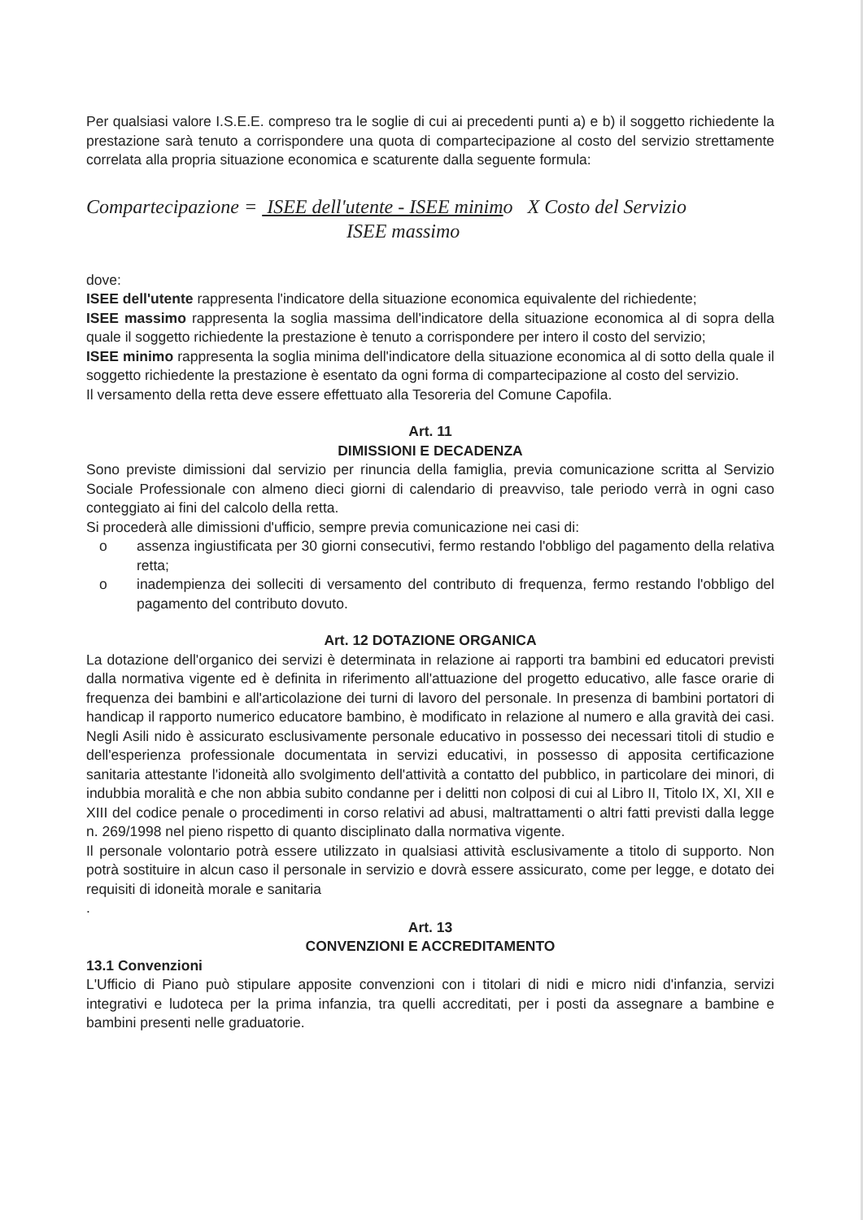Per qualsiasi valore I.S.E.E. compreso tra le soglie di cui ai precedenti punti a) e b) il soggetto richiedente la prestazione sarà tenuto a corrispondere una quota di compartecipazione al costo del servizio strettamente correlata alla propria situazione economica e scaturente dalla seguente formula:
Compartecipazione = ISEE dell'utente - ISEE minimo X Costo del Servizio
ISEE massimo
dove:
ISEE dell'utente rappresenta l'indicatore della situazione economica equivalente del richiedente;
ISEE massimo rappresenta la soglia massima dell'indicatore della situazione economica al di sopra della quale il soggetto richiedente la prestazione è tenuto a corrispondere per intero il costo del servizio;
ISEE minimo rappresenta la soglia minima dell'indicatore della situazione economica al di sotto della quale il soggetto richiedente la prestazione è esentato da ogni forma di compartecipazione al costo del servizio.
Il versamento della retta deve essere effettuato alla Tesoreria del Comune Capofila.
Art. 11
DIMISSIONI E DECADENZA
Sono previste dimissioni dal servizio per rinuncia della famiglia, previa comunicazione scritta al Servizio Sociale Professionale con almeno dieci giorni di calendario di preavviso, tale periodo verrà in ogni caso conteggiato ai fini del calcolo della retta.
Si procederà alle dimissioni d'ufficio, sempre previa comunicazione nei casi di:
o assenza ingiustificata per 30 giorni consecutivi, fermo restando l'obbligo del pagamento della relativa retta;
o inadempienza dei solleciti di versamento del contributo di frequenza, fermo restando l'obbligo del pagamento del contributo dovuto.
Art. 12 DOTAZIONE ORGANICA
La dotazione dell'organico dei servizi è determinata in relazione ai rapporti tra bambini ed educatori previsti dalla normativa vigente ed è definita in riferimento all'attuazione del progetto educativo, alle fasce orarie di frequenza dei bambini e all'articolazione dei turni di lavoro del personale. In presenza di bambini portatori di handicap il rapporto numerico educatore bambino, è modificato in relazione al numero e alla gravità dei casi. Negli Asili nido è assicurato esclusivamente personale educativo in possesso dei necessari titoli di studio e dell'esperienza professionale documentata in servizi educativi, in possesso di apposita certificazione sanitaria attestante l'idoneità allo svolgimento dell'attività a contatto del pubblico, in particolare dei minori, di indubbia moralità e che non abbia subito condanne per i delitti non colposi di cui al Libro II, Titolo IX, XI, XII e XIII del codice penale o procedimenti in corso relativi ad abusi, maltrattamenti o altri fatti previsti dalla legge n. 269/1998 nel pieno rispetto di quanto disciplinato dalla normativa vigente.
Il personale volontario potrà essere utilizzato in qualsiasi attività esclusivamente a titolo di supporto. Non potrà sostituire in alcun caso il personale in servizio e dovrà essere assicurato, come per legge, e dotato dei requisiti di idoneità morale e sanitaria
.
Art. 13
CONVENZIONI E ACCREDITAMENTO
13.1 Convenzioni
L'Ufficio di Piano può stipulare apposite convenzioni con i titolari di nidi e micro nidi d'infanzia, servizi integrativi e ludoteca per la prima infanzia, tra quelli accreditati, per i posti da assegnare a bambine e bambini presenti nelle graduatorie.